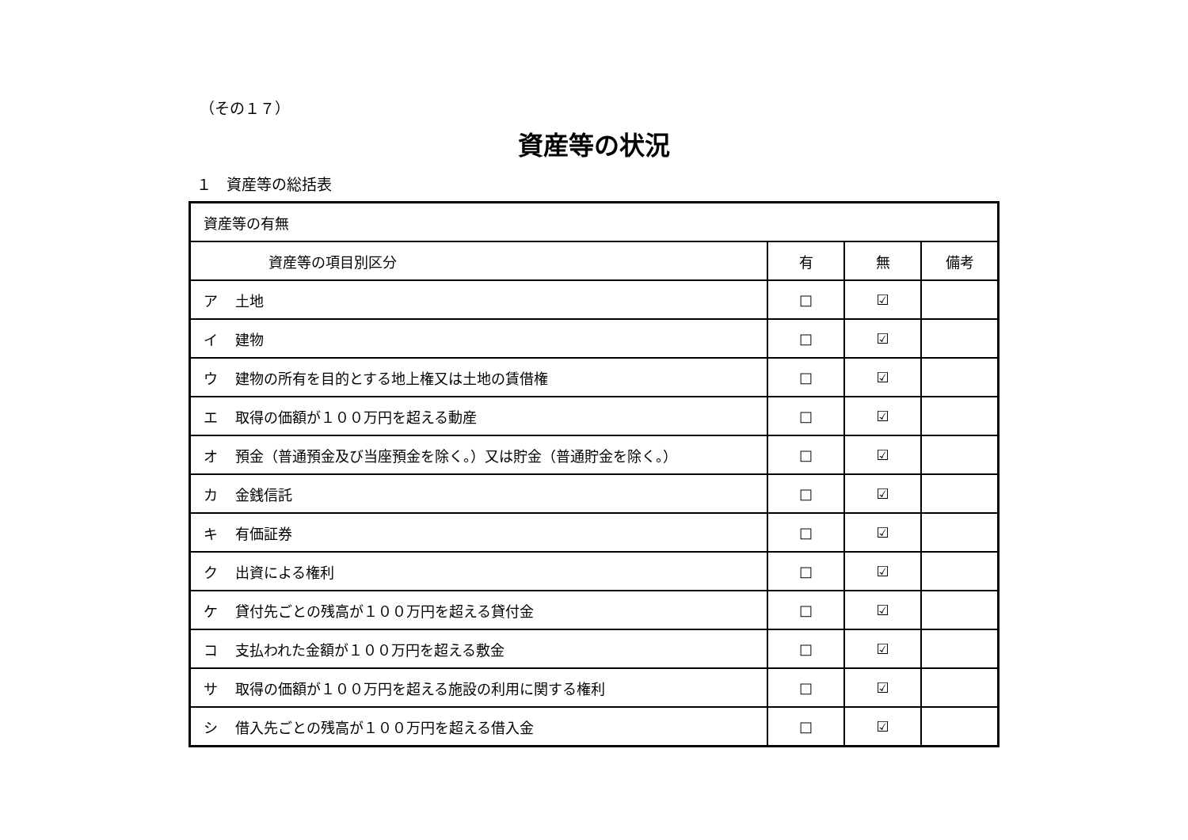（その１７）
資産等の状況
１　資産等の総括表
| 資産等の有無 | | | |
| 資産等の項目別区分 | 有 | 無 | 備考 |
| ア 土地 | □ | ☑ | |
| イ 建物 | □ | ☑ | |
| ウ 建物の所有を目的とする地上権又は土地の賃借権 | □ | ☑ | |
| エ 取得の価額が１００万円を超える動産 | □ | ☑ | |
| オ 預金（普通預金及び当座預金を除く。）又は貯金（普通貯金を除く。） | □ | ☑ | |
| カ 金銭信託 | □ | ☑ | |
| キ 有価証券 | □ | ☑ | |
| ク 出資による権利 | □ | ☑ | |
| ケ 貸付先ごとの残高が１００万円を超える貸付金 | □ | ☑ | |
| コ 支払われた金額が１００万円を超える敷金 | □ | ☑ | |
| サ 取得の価額が１００万円を超える施設の利用に関する権利 | □ | ☑ | |
| シ 借入先ごとの残高が１００万円を超える借入金 | □ | ☑ | |